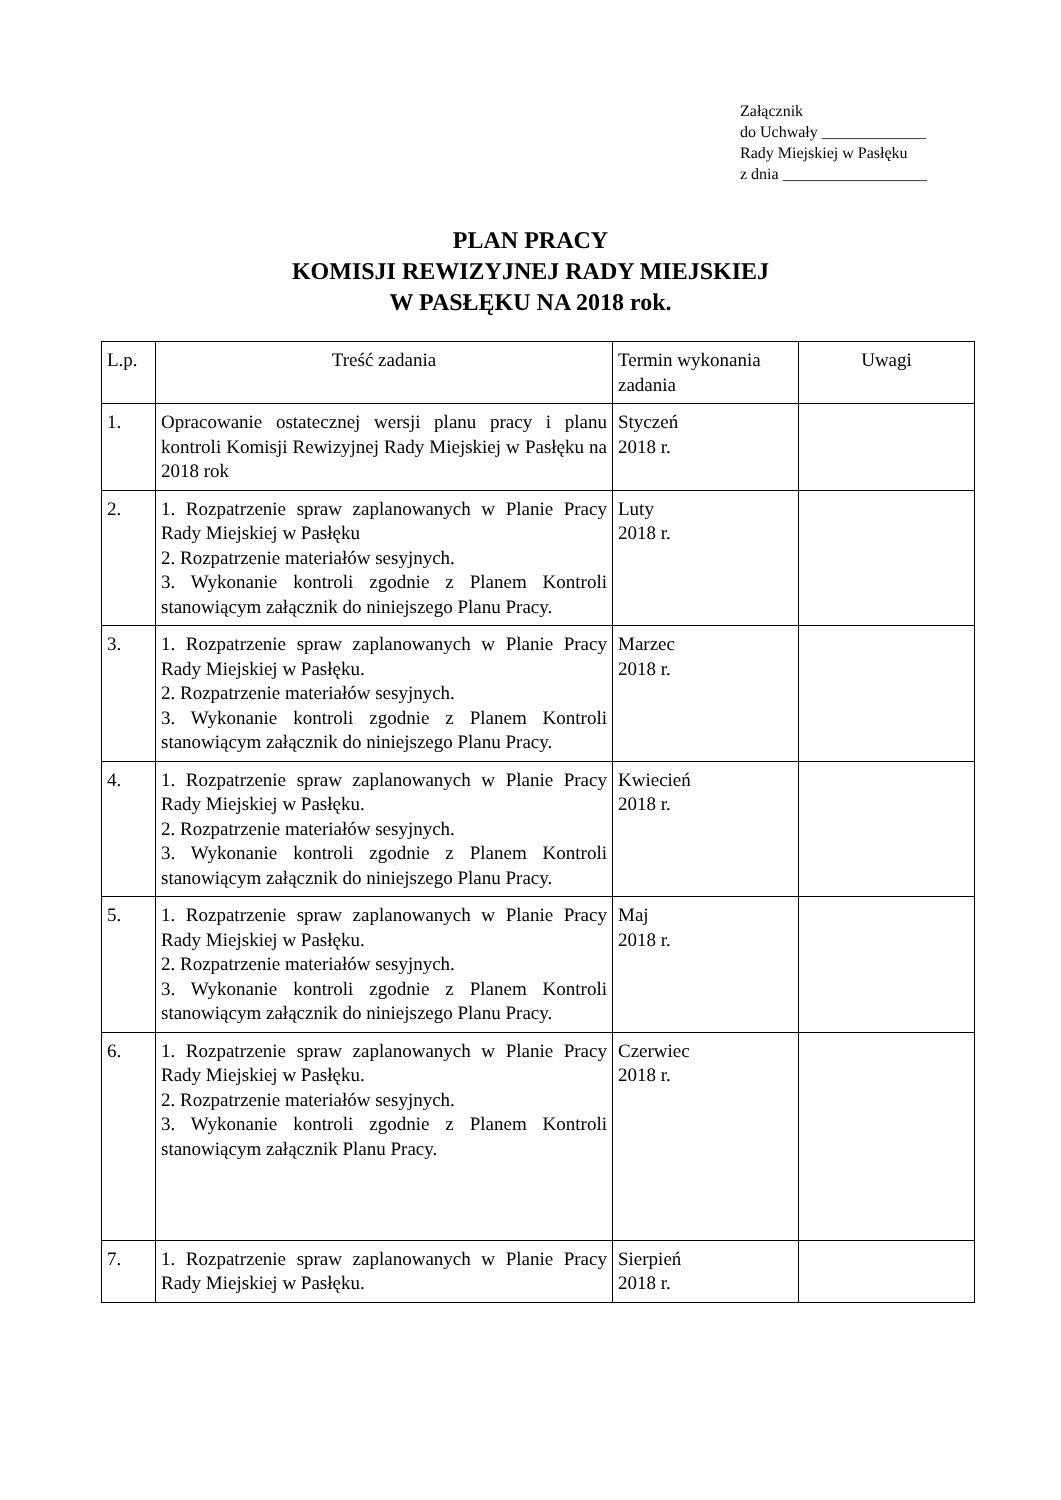Załącznik
do Uchwały _____________
Rady Miejskiej w Pasłęku
z dnia __________________
PLAN PRACY
KOMISJI REWIZYJNEJ RADY MIEJSKIEJ
W PASŁĘKU NA 2018 rok.
| L.p. | Treść zadania | Termin wykonania zadania | Uwagi |
| --- | --- | --- | --- |
| 1. | Opracowanie ostatecznej wersji planu pracy i planu kontroli Komisji Rewizyjnej Rady Miejskiej w Pasłęku na 2018 rok | Styczeń 2018 r. | |
| 2. | 1. Rozpatrzenie spraw zaplanowanych w Planie Pracy Rady Miejskiej w Pasłęku 2. Rozpatrzenie materiałów sesyjnych. 3. Wykonanie kontroli zgodnie z Planem Kontroli stanowiącym załącznik do niniejszego Planu Pracy. | Luty 2018 r. | |
| 3. | 1. Rozpatrzenie spraw zaplanowanych w Planie Pracy Rady Miejskiej w Pasłęku. 2. Rozpatrzenie materiałów sesyjnych. 3. Wykonanie kontroli zgodnie z Planem Kontroli stanowiącym załącznik do niniejszego Planu Pracy. | Marzec 2018 r. | |
| 4. | 1. Rozpatrzenie spraw zaplanowanych w Planie Pracy Rady Miejskiej w Pasłęku. 2. Rozpatrzenie materiałów sesyjnych. 3. Wykonanie kontroli zgodnie z Planem Kontroli stanowiącym załącznik do niniejszego Planu Pracy. | Kwiecień 2018 r. | |
| 5. | 1. Rozpatrzenie spraw zaplanowanych w Planie Pracy Rady Miejskiej w Pasłęku. 2. Rozpatrzenie materiałów sesyjnych. 3. Wykonanie kontroli zgodnie z Planem Kontroli stanowiącym załącznik do niniejszego Planu Pracy. | Maj 2018 r. | |
| 6. | 1. Rozpatrzenie spraw zaplanowanych w Planie Pracy Rady Miejskiej w Pasłęku. 2. Rozpatrzenie materiałów sesyjnych. 3. Wykonanie kontroli zgodnie z Planem Kontroli stanowiącym załącznik Planu Pracy. | Czerwiec 2018 r. | |
| 7. | 1. Rozpatrzenie spraw zaplanowanych w Planie Pracy Rady Miejskiej w Pasłęku. | Sierpień 2018 r. | |